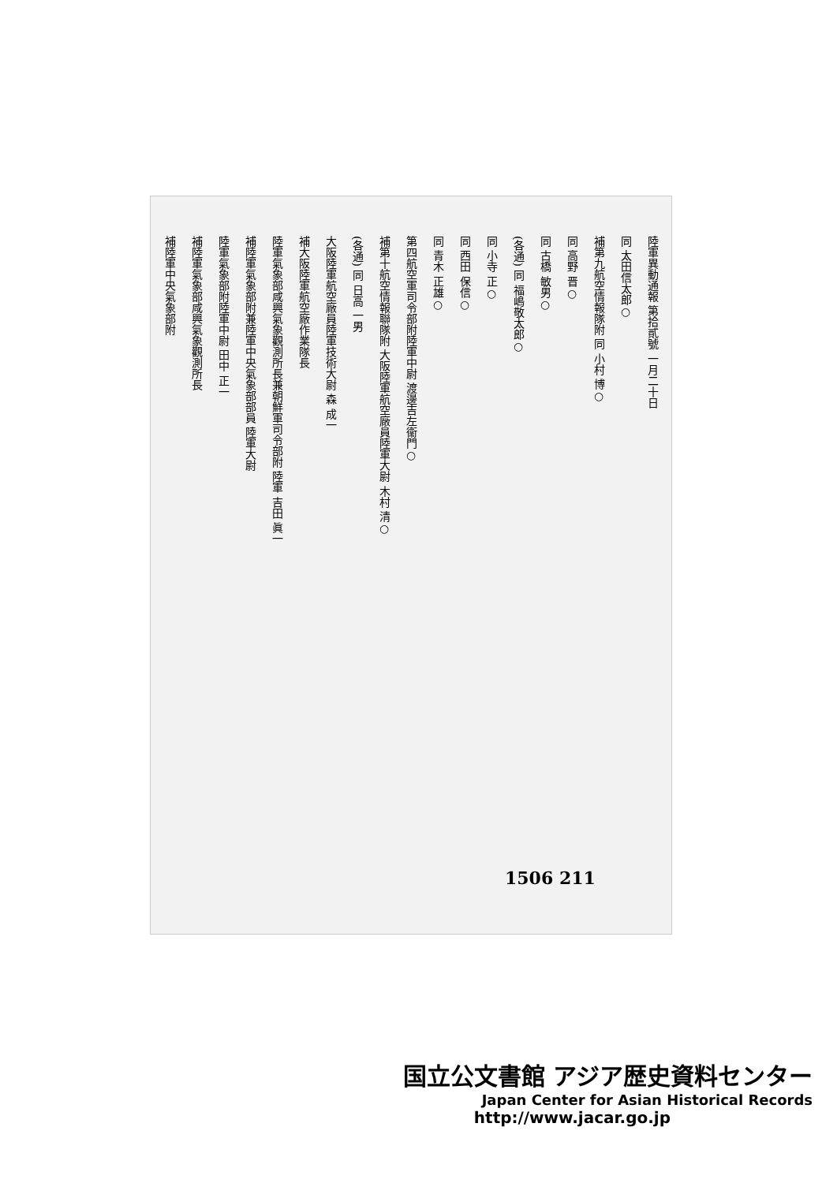陸軍異動通報 第拾貳號 一月二十日
同 太田信太郎○
補第九航空情報隊附 同 小村 博○
同 高野 晋○
同 古橋 敏男○
(各通) 同 福嶋敬太郎○
同 小寺 正○
同 西田 保信○
同 青木 正雄○
第四航空軍司令部附陸軍中尉 渡邊吉左衞門○
補第十航空情報聯隊附 大阪陸軍航空廠員陸軍大尉 木村 清○
(各通) 同 日高 一男
大阪陸軍航空廠員陸軍技術大尉 森 成一
補大阪陸軍航空廠作業隊長
陸軍氣象部咸興氣象觀測所長兼朝鮮軍司令部附 陸軍 吉田 眞一
補陸軍氣象部附兼陸軍中央氣象部部員 陸軍大尉
陸軍氣象部附陸軍中尉 田中 正一
補陸軍氣象部咸興氣象觀測所長
補陸軍中央氣象部附
1506 211
国立公文書館 アジア歴史資料センター
Japan Center for Asian Historical Records
http://www.jacar.go.jp